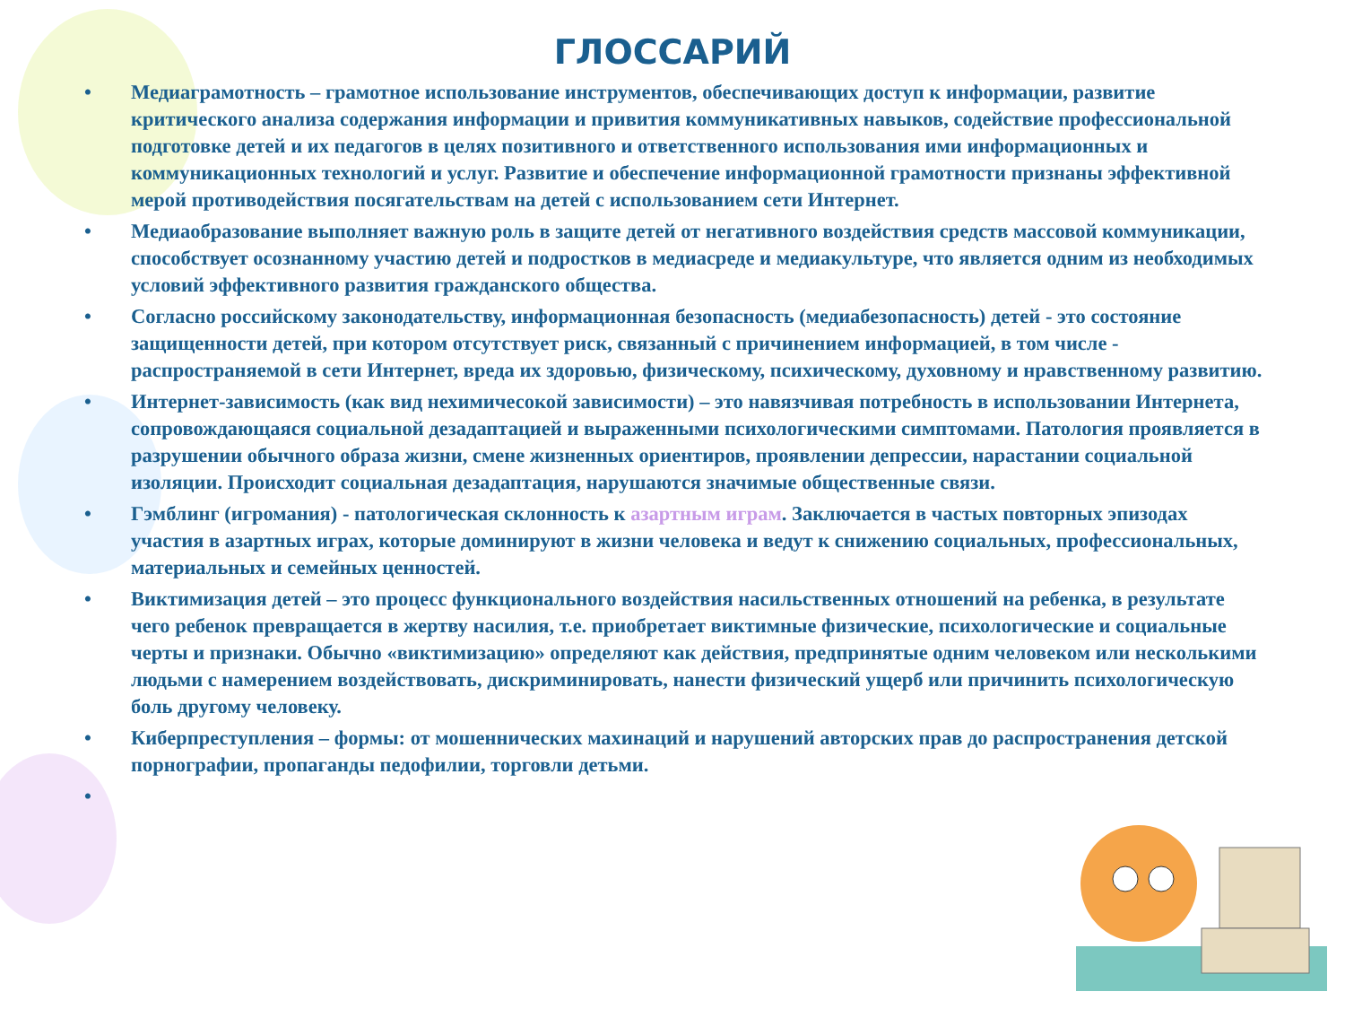ГЛОССАРИЙ
• Медиаграмотность – грамотное использование инструментов, обеспечивающих доступ к информации, развитие критического анализа содержания информации и привития коммуникативных навыков, содействие профессиональной подготовке детей и их педагогов в целях позитивного и ответственного использования ими информационных и коммуникационных технологий и услуг. Развитие и обеспечение информационной грамотности признаны эффективной мерой противодействия посягательствам на детей с использованием сети Интернет.
• Медиаобразование выполняет важную роль в защите детей от негативного воздействия средств массовой коммуникации, способствует осознанному участию детей и подростков в медиасреде и медиакультуре, что является одним из необходимых условий эффективного развития гражданского общества.
• Согласно российскому законодательству, информационная безопасность (медиабезопасность) детей - это состояние защищенности детей, при котором отсутствует риск, связанный с причинением информацией, в том числе - распространяемой в сети Интернет, вреда их здоровью, физическому, психическому, духовному и нравственному развитию.
• Интернет-зависимость (как вид нехимичесокой зависимости) – это навязчивая потребность в использовании Интернета, сопровождающаяся социальной дезадаптацией и выраженными психологическими симптомами. Патология проявляется в разрушении обычного образа жизни, смене жизненных ориентиров, проявлении депрессии, нарастании социальной изоляции. Происходит социальная дезадаптация, нарушаются значимые общественные связи.
• Гэмблинг (игромания) - патологическая склонность к азартным играм. Заключается в частых повторных эпизодах участия в азартных играх, которые доминируют в жизни человека и ведут к снижению социальных, профессиональных, материальных и семейных ценностей.
• Виктимизация детей – это процесс функционального воздействия насильственных отношений на ребенка, в результате чего ребенок превращается в жертву насилия, т.е. приобретает виктимные физические, психологические и социальные черты и признаки. Обычно «виктимизацию» определяют как действия, предпринятые одним человеком или несколькими людьми с намерением воздействовать, дискриминировать, нанести физический ущерб или причинить психологическую боль другому человеку.
• Киберпреступления – формы: от мошеннических махинаций и нарушений авторских прав до распространения детской порнографии, пропаганды педофилии, торговли детьми.
•